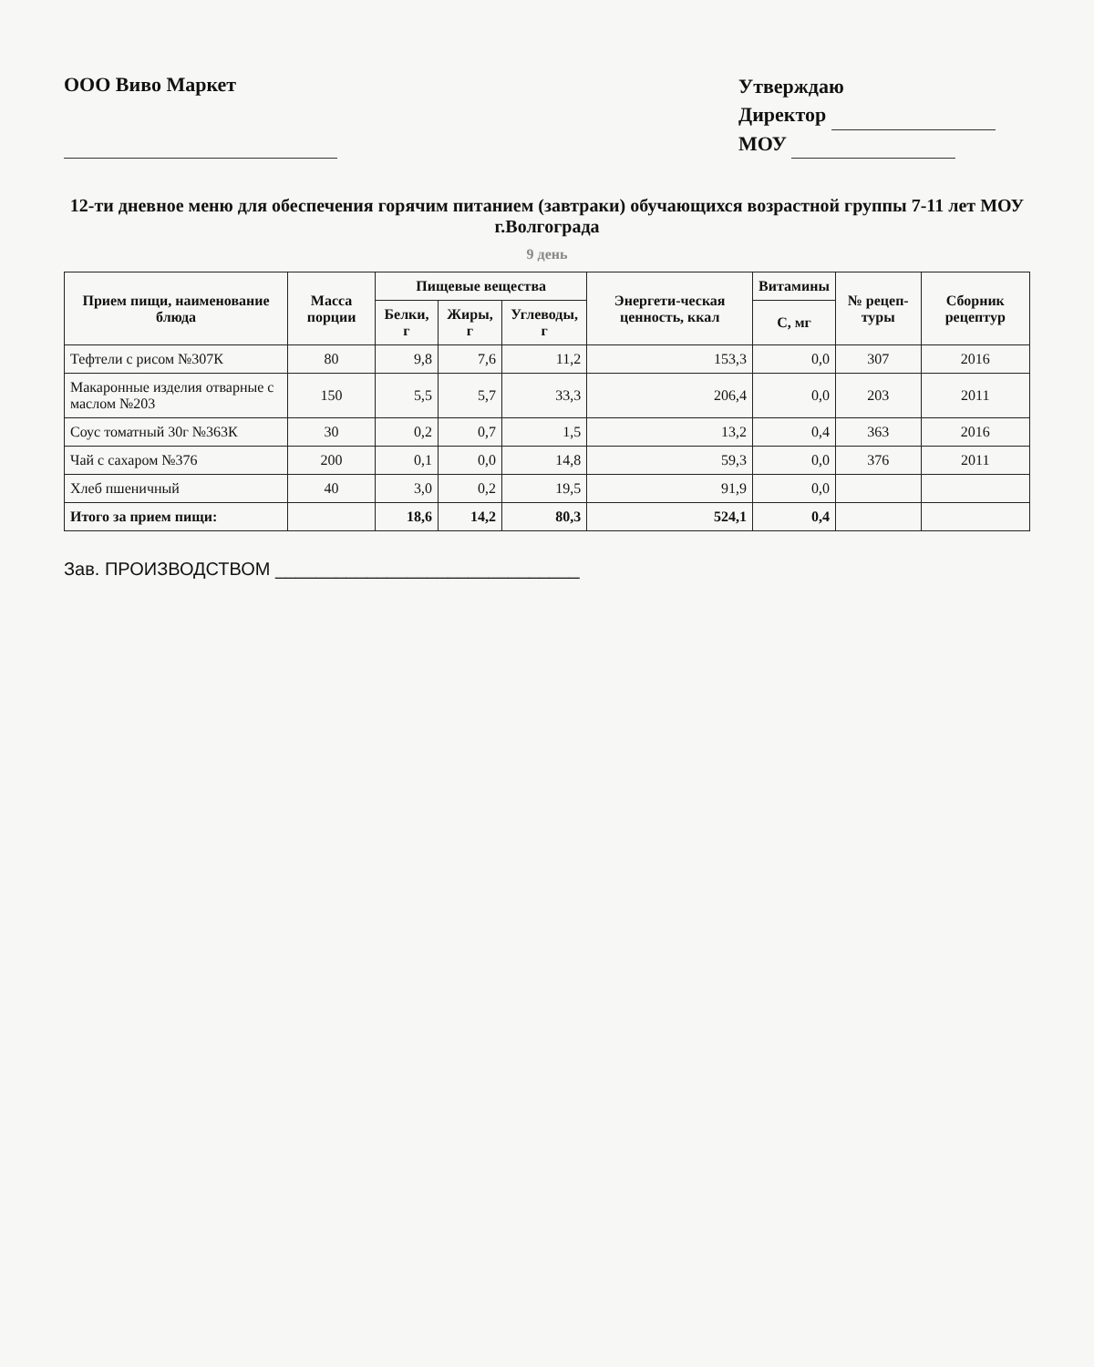ООО Виво Маркет
Утверждаю
Директор
МОУ
12-ти дневное меню для обеспечения горячим питанием (завтраки) обучающихся возрастной группы 7-11 лет МОУ г.Волгограда
9 день
| Прием пищи, наименование блюда | Масса порции | Пищевые вещества | | | Энергети-ческая ценность, ккал | Витамины | № рецеп-туры | Сборник рецептур |
| --- | --- | --- | --- | --- | --- | --- | --- | --- |
| | | Белки, г | Жиры, г | Углеводы, г | | С, мг | | |
| Тефтели с рисом №307К | 80 | 9,8 | 7,6 | 11,2 | 153,3 | 0,0 | 307 | 2016 |
| Макаронные изделия отварные с маслом №203 | 150 | 5,5 | 5,7 | 33,3 | 206,4 | 0,0 | 203 | 2011 |
| Соус томатный 30г №363К | 30 | 0,2 | 0,7 | 1,5 | 13,2 | 0,4 | 363 | 2016 |
| Чай с сахаром №376 | 200 | 0,1 | 0,0 | 14,8 | 59,3 | 0,0 | 376 | 2011 |
| Хлеб пшеничный | 40 | 3,0 | 0,2 | 19,5 | 91,9 | 0,0 | | |
| Итого за прием пищи: | | 18,6 | 14,2 | 80,3 | 524,1 | 0,4 | | |
Зав. ПРОИЗВОДСТВОМ ______________________________